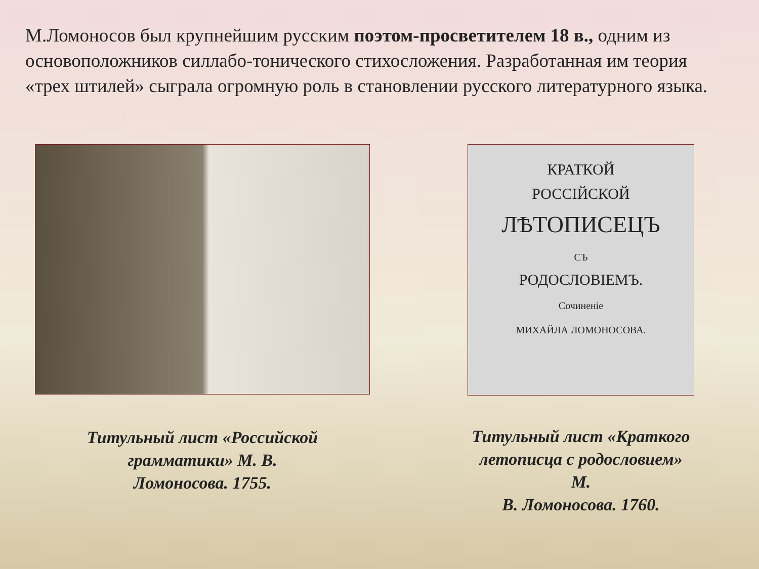М.Ломоносов был крупнейшим русским поэтом-просветителем 18 в., одним из основоположников силлабо-тонического стихосложения. Разработанная им теория «трех штилей» сыграла огромную роль в становлении русского литературного языка.
Титульный лист «Российской
грамматики» М. В.
Ломоносова. 1755.
КРАТКОЙ
РОССІЙСКОЙ
ЛѢТОПИСЕЦЪ
СЪ
РОДОСЛОВІЕМЪ.
Сочиненіе
МИХАЙЛА ЛОМОНОСОВА.
Титульный лист «Краткого
летописца с родословием» М.
В. Ломоносова. 1760.